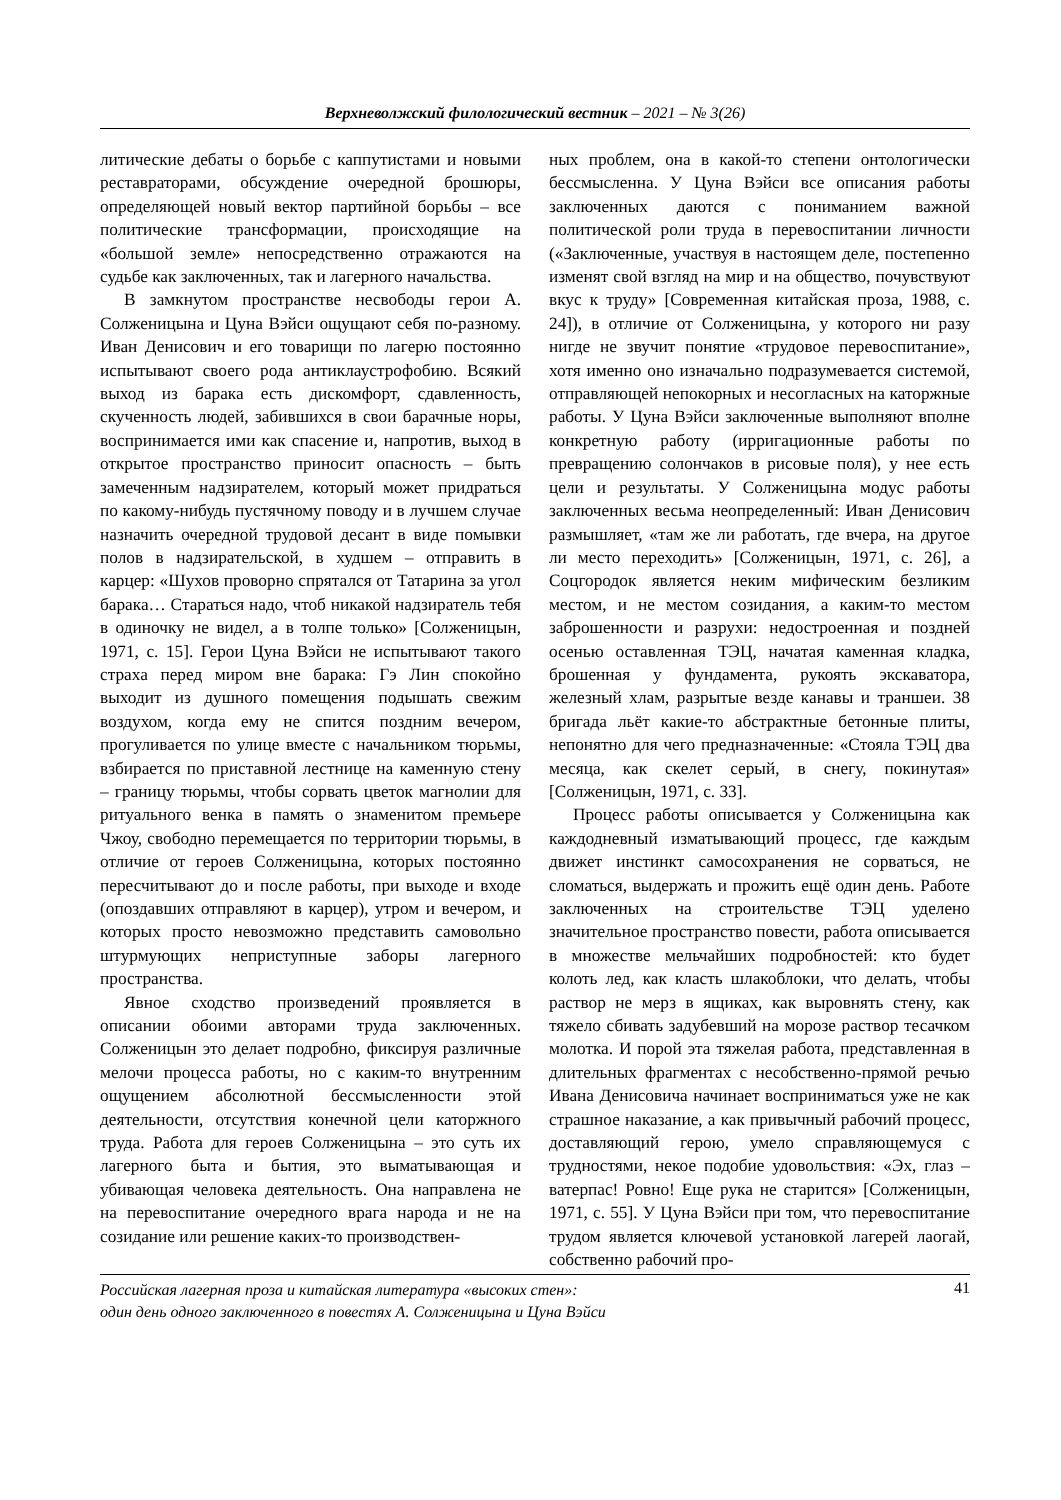Верхневолжский филологический вестник – 2021 – № 3(26)
литические дебаты о борьбе с каппутистами и новыми реставраторами, обсуждение очередной брошюры, определяющей новый вектор партийной борьбы – все политические трансформации, происходящие на «большой земле» непосредственно отражаются на судьбе как заключенных, так и лагерного начальства.
В замкнутом пространстве несвободы герои А. Солженицына и Цуна Вэйси ощущают себя по-разному. Иван Денисович и его товарищи по лагерю постоянно испытывают своего рода антиклаустрофобию. Всякий выход из барака есть дискомфорт, сдавленность, скученность людей, забившихся в свои барачные норы, воспринимается ими как спасение и, напротив, выход в открытое пространство приносит опасность – быть замеченным надзирателем, который может придраться по какому-нибудь пустячному поводу и в лучшем случае назначить очередной трудовой десант в виде помывки полов в надзирательской, в худшем – отправить в карцер: «Шухов проворно спрятался от Татарина за угол барака… Стараться надо, чтоб никакой надзиратель тебя в одиночку не видел, а в толпе только» [Солженицын, 1971, с. 15]. Герои Цуна Вэйси не испытывают такого страха перед миром вне барака: Гэ Лин спокойно выходит из душного помещения подышать свежим воздухом, когда ему не спится поздним вечером, прогуливается по улице вместе с начальником тюрьмы, взбирается по приставной лестнице на каменную стену – границу тюрьмы, чтобы сорвать цветок магнолии для ритуального венка в память о знаменитом премьере Чжоу, свободно перемещается по территории тюрьмы, в отличие от героев Солженицына, которых постоянно пересчитывают до и после работы, при выходе и входе (опоздавших отправляют в карцер), утром и вечером, и которых просто невозможно представить самовольно штурмующих неприступные заборы лагерного пространства.
Явное сходство произведений проявляется в описании обоими авторами труда заключенных. Солженицын это делает подробно, фиксируя различные мелочи процесса работы, но с каким-то внутренним ощущением абсолютной бессмысленности этой деятельности, отсутствия конечной цели каторжного труда. Работа для героев Солженицына – это суть их лагерного быта и бытия, это выматывающая и убивающая человека деятельность. Она направлена не на перевоспитание очередного врага народа и не на созидание или решение каких-то производствен-
ных проблем, она в какой-то степени онтологически бессмысленна. У Цуна Вэйси все описания работы заключенных даются с пониманием важной политической роли труда в перевоспитании личности («Заключенные, участвуя в настоящем деле, постепенно изменят свой взгляд на мир и на общество, почувствуют вкус к труду» [Современная китайская проза, 1988, с. 24]), в отличие от Солженицына, у которого ни разу нигде не звучит понятие «трудовое перевоспитание», хотя именно оно изначально подразумевается системой, отправляющей непокорных и несогласных на каторжные работы. У Цуна Вэйси заключенные выполняют вполне конкретную работу (ирригационные работы по превращению солончаков в рисовые поля), у нее есть цели и результаты. У Солженицына модус работы заключенных весьма неопределенный: Иван Денисович размышляет, «там же ли работать, где вчера, на другое ли место переходить» [Солженицын, 1971, с. 26], а Соцгородок является неким мифическим безликим местом, и не местом созидания, а каким-то местом заброшенности и разрухи: недостроенная и поздней осенью оставленная ТЭЦ, начатая каменная кладка, брошенная у фундамента, рукоять экскаватора, железный хлам, разрытые везде канавы и траншеи. 38 бригада льёт какие-то абстрактные бетонные плиты, непонятно для чего предназначенные: «Стояла ТЭЦ два месяца, как скелет серый, в снегу, покинутая» [Солженицын, 1971, с. 33].
Процесс работы описывается у Солженицына как каждодневный изматывающий процесс, где каждым движет инстинкт самосохранения не сорваться, не сломаться, выдержать и прожить ещё один день. Работе заключенных на строительстве ТЭЦ уделено значительное пространство повести, работа описывается в множестве мельчайших подробностей: кто будет колоть лед, как класть шлакоблоки, что делать, чтобы раствор не мерз в ящиках, как выровнять стену, как тяжело сбивать задубевший на морозе раствор тесачком молотка. И порой эта тяжелая работа, представленная в длительных фрагментах с несобственно-прямой речью Ивана Денисовича начинает восприниматься уже не как страшное наказание, а как привычный рабочий процесс, доставляющий герою, умело справляющемуся с трудностями, некое подобие удовольствия: «Эх, глаз – ватерпас! Ровно! Еще рука не старится» [Солженицын, 1971, с. 55]. У Цуна Вэйси при том, что перевоспитание трудом является ключевой установкой лагерей лаогай, собственно рабочий про-
Российская лагерная проза и китайская литература «высоких стен»:
один день одного заключенного в повестях А. Солженицына и Цуна Вэйси 41